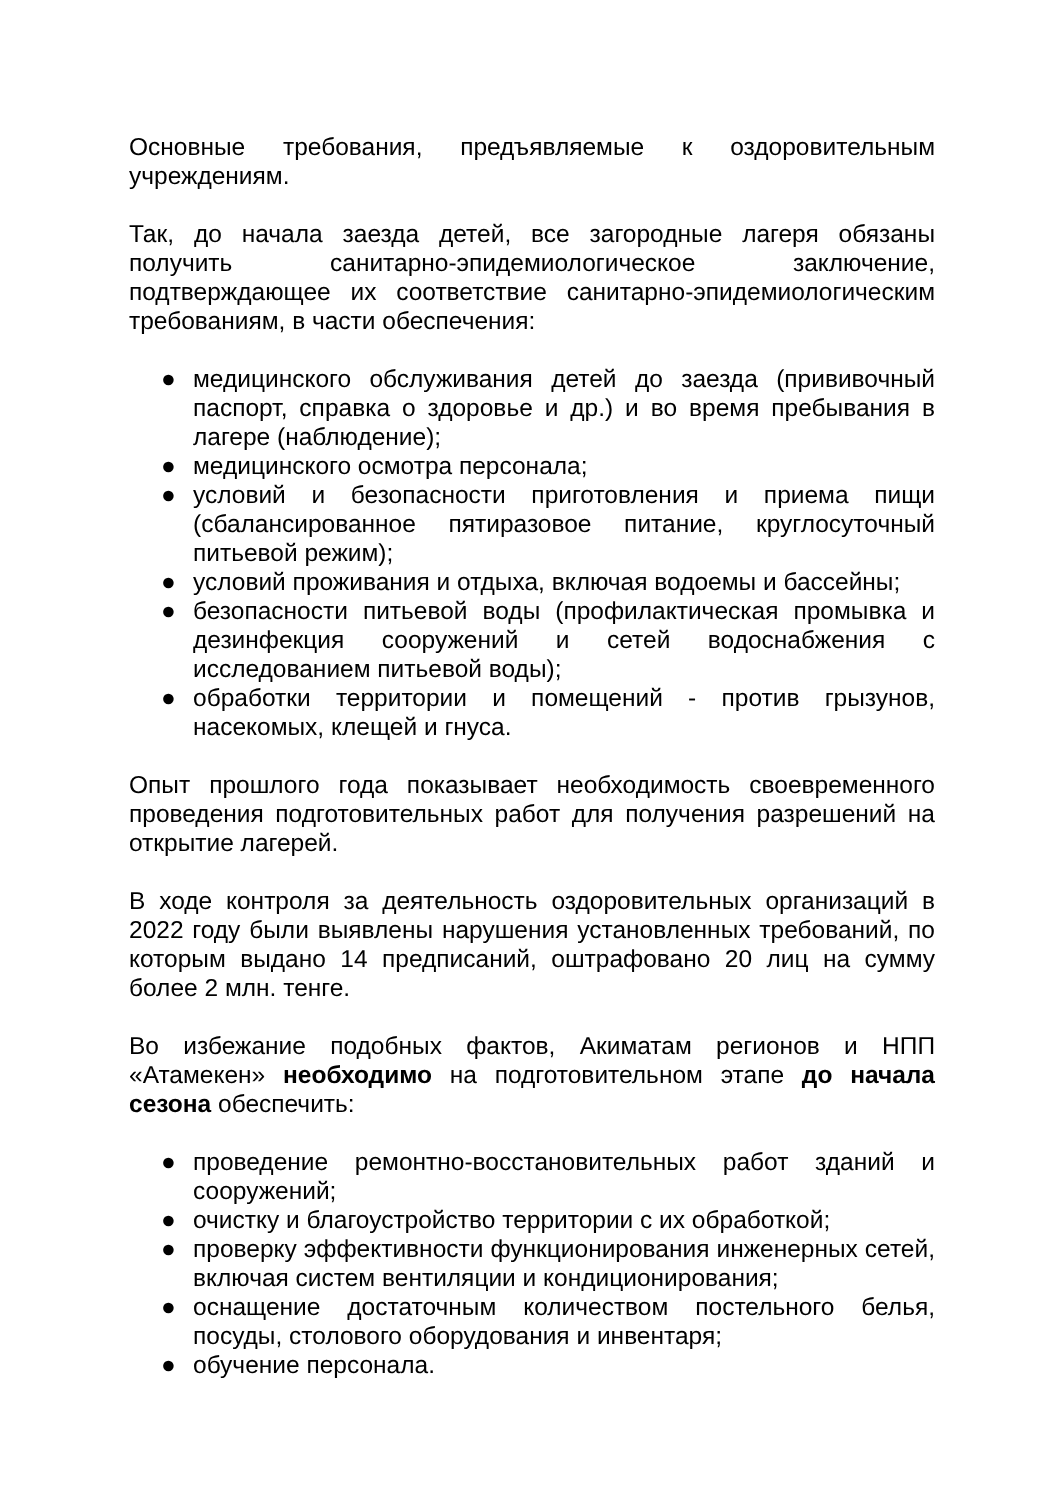Основные требования, предъявляемые к оздоровительным учреждениям.
Так, до начала заезда детей, все загородные лагеря обязаны получить санитарно-эпидемиологическое заключение, подтверждающее их соответствие санитарно-эпидемиологическим требованиям, в части обеспечения:
● медицинского обслуживания детей до заезда (прививочный паспорт, справка о здоровье и др.) и во время пребывания в лагере (наблюдение);
● медицинского осмотра персонала;
● условий и безопасности приготовления и приема пищи (сбалансированное пятиразовое питание, круглосуточный питьевой режим);
● условий проживания и отдыха, включая водоемы и бассейны;
● безопасности питьевой воды (профилактическая промывка и дезинфекция сооружений и сетей водоснабжения с исследованием питьевой воды);
● обработки территории и помещений - против грызунов, насекомых, клещей и гнуса.
Опыт прошлого года показывает необходимость своевременного проведения подготовительных работ для получения разрешений на открытие лагерей.
В ходе контроля за деятельность оздоровительных организаций в 2022 году были выявлены нарушения установленных требований, по которым выдано 14 предписаний, оштрафовано 20 лиц на сумму более 2 млн. тенге.
Во избежание подобных фактов, Акиматам регионов и НПП «Атамекен» необходимо на подготовительном этапе до начала сезона обеспечить:
● проведение ремонтно-восстановительных работ зданий и сооружений;
● очистку и благоустройство территории с их обработкой;
● проверку эффективности функционирования инженерных сетей, включая систем вентиляции и кондиционирования;
● оснащение достаточным количеством постельного белья, посуды, столового оборудования и инвентаря;
● обучение персонала.